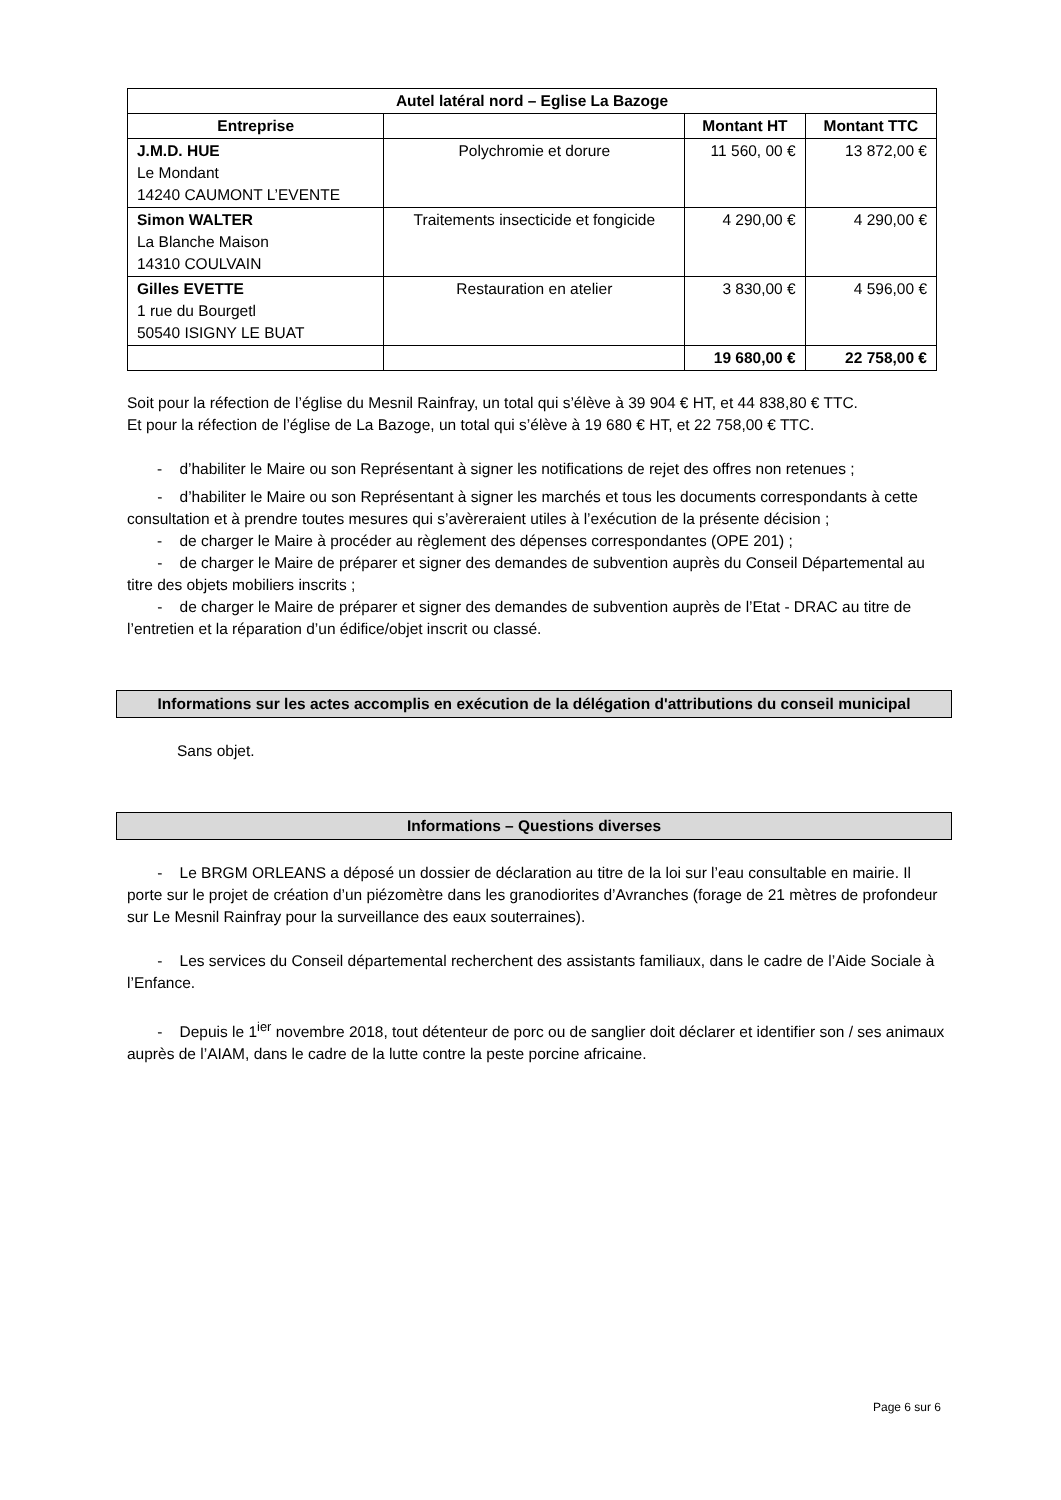| Autel latéral nord – Eglise La Bazoge | | | |
| --- | --- | --- | --- |
| Entreprise | | Montant HT | Montant TTC |
| J.M.D. HUE Le Mondant 14240 CAUMONT L’EVENTE | Polychromie et dorure | 11 560, 00 € | 13 872,00 € |
| Simon WALTER La Blanche Maison 14310 COULVAIN | Traitements insecticide et fongicide | 4 290,00 € | 4 290,00 € |
| Gilles EVETTE 1 rue du Bourgetl 50540 ISIGNY LE BUAT | Restauration en atelier | 3 830,00 € | 4 596,00 € |
| | | 19 680,00 € | 22 758,00 € |
Soit pour la réfection de l’église du Mesnil Rainfray, un total qui s’élève à 39 904 € HT, et 44 838,80 € TTC.
Et pour la réfection de l’église de La Bazoge, un total qui s’élève à 19 680 € HT, et 22 758,00 € TTC.
- d’habiliter le Maire ou son Représentant à signer les notifications de rejet des offres non retenues ;
- d’habiliter le Maire ou son Représentant à signer les marchés et tous les documents correspondants à cette consultation et à prendre toutes mesures qui s’avèreraient utiles à l’exécution de la présente décision ;
- de charger le Maire à procéder au règlement des dépenses correspondantes (OPE 201) ;
- de charger le Maire de préparer et signer des demandes de subvention auprès du Conseil Départemental au titre des objets mobiliers inscrits ;
- de charger le Maire de préparer et signer des demandes de subvention auprès de l’Etat - DRAC au titre de l’entretien et la réparation d’un édifice/objet inscrit ou classé.
Informations sur les actes accomplis en exécution de la délégation d'attributions du conseil municipal
Sans objet.
Informations – Questions diverses
- Le BRGM ORLEANS a déposé un dossier de déclaration au titre de la loi sur l’eau consultable en mairie. Il porte sur le projet de création d’un piézomètre dans les granodiorites d’Avranches (forage de 21 mètres de profondeur sur Le Mesnil Rainfray pour la surveillance des eaux souterraines).
- Les services du Conseil départemental recherchent des assistants familiaux, dans le cadre de l’Aide Sociale à l’Enfance.
- Depuis le 1<sup>ier</sup> novembre 2018, tout détenteur de porc ou de sanglier doit déclarer et identifier son / ses animaux auprès de l’AIAM, dans le cadre de la lutte contre la peste porcine africaine.
Page 6 sur 6